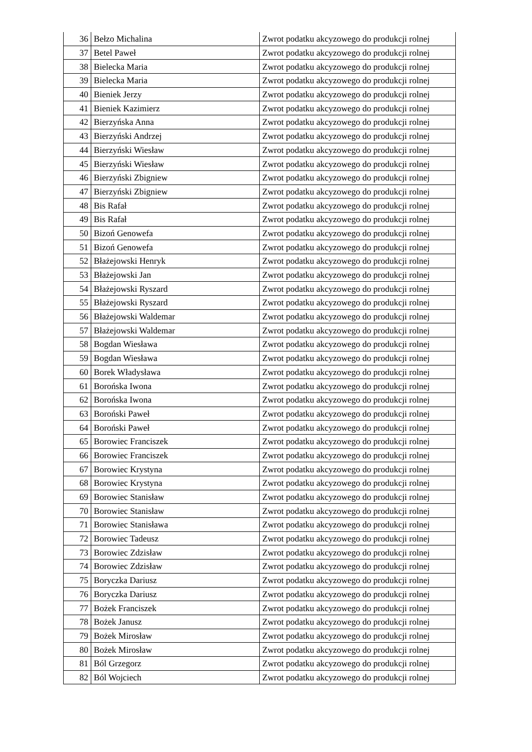| 36 | Bełzo Michalina | Zwrot podatku akcyzowego do produkcji rolnej |
| 37 | Betel Paweł | Zwrot podatku akcyzowego do produkcji rolnej |
| 38 | Bielecka Maria | Zwrot podatku akcyzowego do produkcji rolnej |
| 39 | Bielecka Maria | Zwrot podatku akcyzowego do produkcji rolnej |
| 40 | Bieniek Jerzy | Zwrot podatku akcyzowego do produkcji rolnej |
| 41 | Bieniek Kazimierz | Zwrot podatku akcyzowego do produkcji rolnej |
| 42 | Bierzyńska Anna | Zwrot podatku akcyzowego do produkcji rolnej |
| 43 | Bierzyński Andrzej | Zwrot podatku akcyzowego do produkcji rolnej |
| 44 | Bierzyński Wiesław | Zwrot podatku akcyzowego do produkcji rolnej |
| 45 | Bierzyński Wiesław | Zwrot podatku akcyzowego do produkcji rolnej |
| 46 | Bierzyński Zbigniew | Zwrot podatku akcyzowego do produkcji rolnej |
| 47 | Bierzyński Zbigniew | Zwrot podatku akcyzowego do produkcji rolnej |
| 48 | Bis Rafał | Zwrot podatku akcyzowego do produkcji rolnej |
| 49 | Bis Rafał | Zwrot podatku akcyzowego do produkcji rolnej |
| 50 | Bizoń Genowefa | Zwrot podatku akcyzowego do produkcji rolnej |
| 51 | Bizoń Genowefa | Zwrot podatku akcyzowego do produkcji rolnej |
| 52 | Błażejowski Henryk | Zwrot podatku akcyzowego do produkcji rolnej |
| 53 | Błażejowski Jan | Zwrot podatku akcyzowego do produkcji rolnej |
| 54 | Błażejowski Ryszard | Zwrot podatku akcyzowego do produkcji rolnej |
| 55 | Błażejowski Ryszard | Zwrot podatku akcyzowego do produkcji rolnej |
| 56 | Błażejowski Waldemar | Zwrot podatku akcyzowego do produkcji rolnej |
| 57 | Błażejowski Waldemar | Zwrot podatku akcyzowego do produkcji rolnej |
| 58 | Bogdan Wiesława | Zwrot podatku akcyzowego do produkcji rolnej |
| 59 | Bogdan Wiesława | Zwrot podatku akcyzowego do produkcji rolnej |
| 60 | Borek Władysława | Zwrot podatku akcyzowego do produkcji rolnej |
| 61 | Borońska Iwona | Zwrot podatku akcyzowego do produkcji rolnej |
| 62 | Borońska Iwona | Zwrot podatku akcyzowego do produkcji rolnej |
| 63 | Boroński Paweł | Zwrot podatku akcyzowego do produkcji rolnej |
| 64 | Boroński Paweł | Zwrot podatku akcyzowego do produkcji rolnej |
| 65 | Borowiec Franciszek | Zwrot podatku akcyzowego do produkcji rolnej |
| 66 | Borowiec Franciszek | Zwrot podatku akcyzowego do produkcji rolnej |
| 67 | Borowiec Krystyna | Zwrot podatku akcyzowego do produkcji rolnej |
| 68 | Borowiec Krystyna | Zwrot podatku akcyzowego do produkcji rolnej |
| 69 | Borowiec Stanisław | Zwrot podatku akcyzowego do produkcji rolnej |
| 70 | Borowiec Stanisław | Zwrot podatku akcyzowego do produkcji rolnej |
| 71 | Borowiec Stanisława | Zwrot podatku akcyzowego do produkcji rolnej |
| 72 | Borowiec Tadeusz | Zwrot podatku akcyzowego do produkcji rolnej |
| 73 | Borowiec Zdzisław | Zwrot podatku akcyzowego do produkcji rolnej |
| 74 | Borowiec Zdzisław | Zwrot podatku akcyzowego do produkcji rolnej |
| 75 | Boryczka Dariusz | Zwrot podatku akcyzowego do produkcji rolnej |
| 76 | Boryczka Dariusz | Zwrot podatku akcyzowego do produkcji rolnej |
| 77 | Bożek Franciszek | Zwrot podatku akcyzowego do produkcji rolnej |
| 78 | Bożek Janusz | Zwrot podatku akcyzowego do produkcji rolnej |
| 79 | Bożek Mirosław | Zwrot podatku akcyzowego do produkcji rolnej |
| 80 | Bożek Mirosław | Zwrot podatku akcyzowego do produkcji rolnej |
| 81 | Ból Grzegorz | Zwrot podatku akcyzowego do produkcji rolnej |
| 82 | Ból Wojciech | Zwrot podatku akcyzowego do produkcji rolnej |